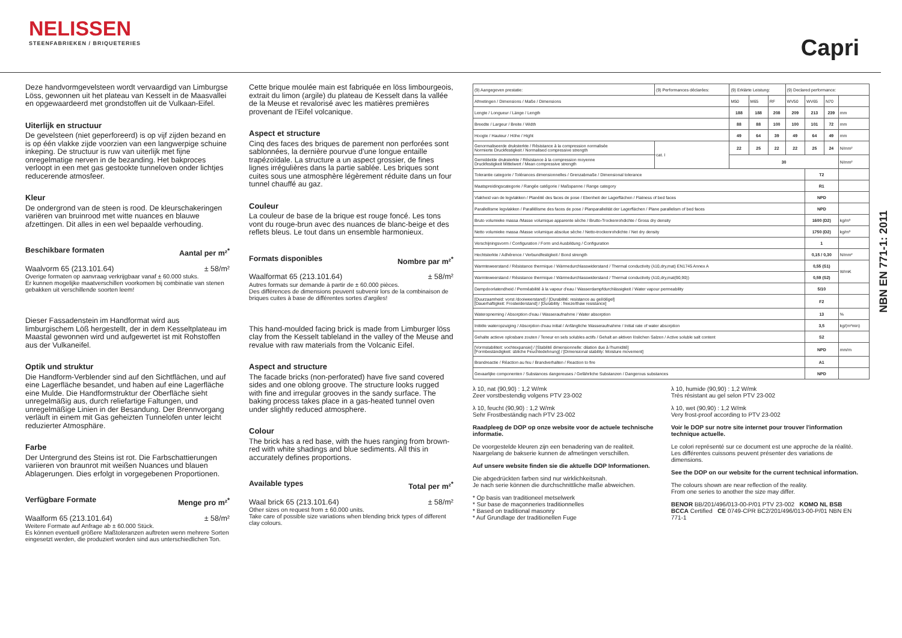NELISSEN
STEENFABRIEKEN / BRIQUETERIES
Capri
Deze handvormgevelsteen wordt vervaardigd van Limburgse Löss, gewonnen uit het plateau van Kesselt in de Maasvallei en opgewaardeerd met grondstoffen uit de Vulkaan-Eifel.
Uiterlijk en structuur
De gevelsteen (niet geperforeerd) is op vijf zijden bezand en is op één vlakke zijde voorzien van een langwerpige schuine inkeping. De structuur is ruw van uiterlijk met fijne onregelmatige nerven in de bezanding. Het bakproces verloopt in een met gas gestookte tunneloven onder lichtjes reducerende atmosfeer.
Kleur
De ondergrond van de steen is rood. De kleurschakeringen variëren van bruinrood met witte nuances en blauwe afzettingen. Dit alles in een wel bepaalde verhouding.
Beschikbare formaten Aantal per m²<sup>*</sup>
Waalvorm 65 (213.101.64) ± 58/m²
Overige formaten op aanvraag verkrijgbaar vanaf ± 60.000 stuks.
Er kunnen mogelijke maatverschillen voorkomen bij combinatie van stenen gebakken uit verschillende soorten leem!
Dieser Fassadenstein im Handformat wird aus limburgischem Löß hergestellt, der in dem Kesselt­plateau im Maastal gewonnen wird und aufgewertet ist mit Rohstoffen aus der Vulkaneifel.
Optik und struktur
Die Handform-Verblender sind auf den Sichtflächen, und auf eine Lagerfläche besandet, und haben auf eine Lagerfläche eine Mulde. Die Handformstruktur der Oberfläche sieht unregelmäßig aus, durch reliefartige Faltungen, und unregelmäßige Linien in der Besandung. Der Brennvorgang verläuft in einem mit Gas geheizten Tunnelofen unter leicht reduzierter Atmosphäre.
Farbe
Der Untergrund des Steins ist rot. Die Farbschattierungen variieren von braunrot mit weißen Nuances und blauen Ablagerungen. Dies erfolgt in vorgegebenen Proportionen.
Verfügbare Formate Menge pro m²<sup>*</sup>
Waalform 65 (213.101.64) ± 58/m²
Weitere Formate auf Anfrage ab ± 60.000 Stück.
Es können eventuell größere Maßtoleranzen auftreten wenn mehrere Sorten eingesetzt werden, die produziert worden sind aus unterschiedlichen Ton.
Cette brique moulée main est fabriquée en löss limbourgeois, extrait du limon (argile) du plateau de Kesselt dans la vallée de la Meuse et revalorisé avec les matières premières provenant de l'Eifel volcanique.
Aspect et structure
Cinq des faces des briques de parement non perforées sont sablonnées, la dernière pourvue d'une longue entaille trapézoïdale. La structure a un aspect grossier, de fines lignes irrégulières dans la partie sablée. Les briques sont cuites sous une atmosphère légèrement réduite dans un four tunnel chauffé au gaz.
Couleur
La couleur de base de la brique est rouge foncé. Les tons vont du rouge-brun avec des nuances de blanc-beige et des reflets bleus. Le tout dans un ensemble harmonieux.
Formats disponibles Nombre par m²<sup>*</sup>
Waalformat 65 (213.101.64) ± 58/m²
Autres formats sur demande à partir de ± 60.000 pièces.
Des différences de dimensions peuvent subvenir lors de la combinaison de briques cuites à base de différentes sortes d'argiles!
This hand-moulded facing brick is made from Limburger löss clay from the Kesselt tableland in the valley of the Meuse and revalue with raw materials from the Volcanic Eifel.
Aspect and structure
The facade bricks (non-perforated) have five sand covered sides and one oblong groove. The structure looks rugged with fine and irregular grooves in the sandy surface. The baking process takes place in a gas-heated tunnel oven under slightly reduced atmosphere.
Colour
The brick has a red base, with the hues ranging from brown-red with white shadings and blue sediments. All this in accurately defines proportions.
Available types Total per m²<sup>*</sup>
Waal brick 65 (213.101.64) ± 58/m²
Other sizes on request from ± 60.000 units.
Take care of possible size variations when blending brick types of different clay colours.
| (9) Aangegeven prestatie: | (9) Performances déclarées: | | (9) Erklärte Leistung: | | | (9) Declared performance: | | | |
| Afmetingen / Dimensions / Maße / Dimensions | | | M50 | M65 | RF | WV50 | WV65 | N70 | |
| Lengte / Longueur / Länge / Length | | | 188 | 188 | 208 | 209 | 213 | 239 | mm |
| Breedte / Largeur / Breite / Width | | | 88 | 88 | 100 | 100 | 101 | 72 | mm |
| Hoogte / Hauteur / Höhe / Hight | | | 49 | 64 | 39 | 49 | 64 | 49 | mm |
| Genormaliseerde druksterkte / Résistance à la compression normalisée Normierte Druckfestigkeit / Normalised compressive strength | | cat. I | 22 | 25 | 22 | 22 | 25 | 24 | N/mm² |
| Gemiddelde druksterkte / Résistance à la compression moyenne Druckfestigkeit Mittelwert / Mean compressive strength | | | 30 | | | | | | N/mm² |
| Tolerantie categorie / Tolérances dimensionnelles / Grenzabmaße / Dimensional tolerance | | | | | | | T2 | | |
| Maatspreidingscategorie / Rangée catégorie / Maßspanne / Range category | | | | | | | R1 | | |
| Vlakheid van de legvlakken / Planéité des faces de pose / Ebenheit der Lagerflächen / Flatness of bed faces | | | | | | | NPD | | |
| Parallellisme legvlakken / Parallélisme des faces de pose / Planparallelität der Lagerflächen / Plane parallelism of bed faces | | | | | | | NPD | | |
| Bruto volumieke massa /Masse volumique apparente sèche / Brutto-Trockenrohdichte / Gross dry density | | | | | | | 1600 (D2) | | kg/m³ |
| Netto volumieke massa /Masse volumique absolue sèche / Netto-trockenrohdichte / Net dry density | | | | | | | 1750 (D2) | | kg/m³ |
| Verschijningsvorm / Configuration / Form und Ausbildung / Configuration | | | | | | | 1 | | |
| Hechtsterkte / Adhérence / Verbundfestigkeit / Bond strength | | | | | | | 0,15 / 0,30 | | N/mm² |
| Warmteweerstand / Résistance thermique / Wärmedurchlasswiderstand / Thermal conductivity (λ10,dry,mat) EN1745 Annex A | | | | | | | 0,55 (S1) | | W/mK |
| Warmteweerstand / Résistance thermique / Wärmedurchlasswiderstand / Thermal conductivity (λ10,dry,mat(90,90)) | | | | | | | 0,59 (S2) | | |
| Dampdoorlatendheid / Perméabilité à la vapeur d'eau / Wasserdampfdurchlässigkeit / Water vapour permeability | | | | | | | 5/10 | | |
| [Duurzaamheid: vorst /dooiweerstand] / [Durabilité: resistance au gel/dégel] [Dauerhaftigkeit: Frostwiderstand] / [Durability : freeze/thaw resistance] | | | | | | | F2 | | |
| Wateropneming / Absorption d'eau / Wasseraufnahme / Water absorption | | | | | | | 13 | | % |
| Initiële wateropzuiging / Absorption d'eau initial / Anfängliche Wasseraufnahme / Initial rate of water absorption | | | | | | | 3,5 | | kg/(m²min) |
| Gehalte actieve oplosbare zouten / Teneur en sels solubles actifs / Gehalt an aktiven löslichen Salzen / Active soluble salt content | | | | | | | S2 | | |
| [Vormstabiliteit: vochtexpansie] / [Stabilité dimensionnelle: dilation due à l'humidité] [Formbeständigkeit: übliche Feuchtedehnung] / [Dimensional stability: Moisture movement] | | | | | | | NPD | | mm/m |
| Brandreactie / Réaction au feu / Brandverhalten / Reaction to fire | | | | | | | A1 | | |
| Gevaarlijke componenten / Substances dangereuses / Gefährliche Substanzen / Dangerous substances | | | | | | | NPD | | |
λ 10, nat (90,90) : 1,2 W/mk
Zeer vorstbestendig volgens PTV 23-002
λ 10, feucht (90,90) : 1,2 W/mk
Sehr Frostbeständig nach PTV 23-002
Raadpleeg de DOP op onze website voor de actuele technische informatie.
De voorgestelde kleuren zijn een benadering van de realiteit.
Naargelang de bakserie kunnen de afmetingen verschillen.
Auf unsere website finden sie die aktuelle DOP Informationen.
Die abgedrückten farben sind nur wirklichkeitsnah.
Je nach serie können die durchschnittliche maße abweichen.
* Op basis van traditioneel metselwerk
* Sur base de maçonneries traditionnelles
* Based on traditional masonry
* Auf Grundlage der traditionellen Fuge
λ 10, humide (90,90) : 1,2 W/mk
Très résistant au gel selon PTV 23-002
λ 10, wet (90,90) : 1,2 W/mk
Very frost-proof according to PTV 23-002
Voir le DOP sur notre site internet pour trouver l'information technique actuelle.
Le colori représenté sur ce document est une approche de la réalité.
Les différentes cuissons peuvent présenter des variations de dimensions.
See the DOP on our website for the current technical information.
The colours shown are near reflection of the reality.
From one series to another the size may differ.
BENOR BB/201/496/013-00-P/01 PTV 23-002 KOMO NL BSB BCCA Certified CE 0749-CPR BC2/201/496/013-00-P/01 NBN EN 771-1
NBN EN 771-1: 2011